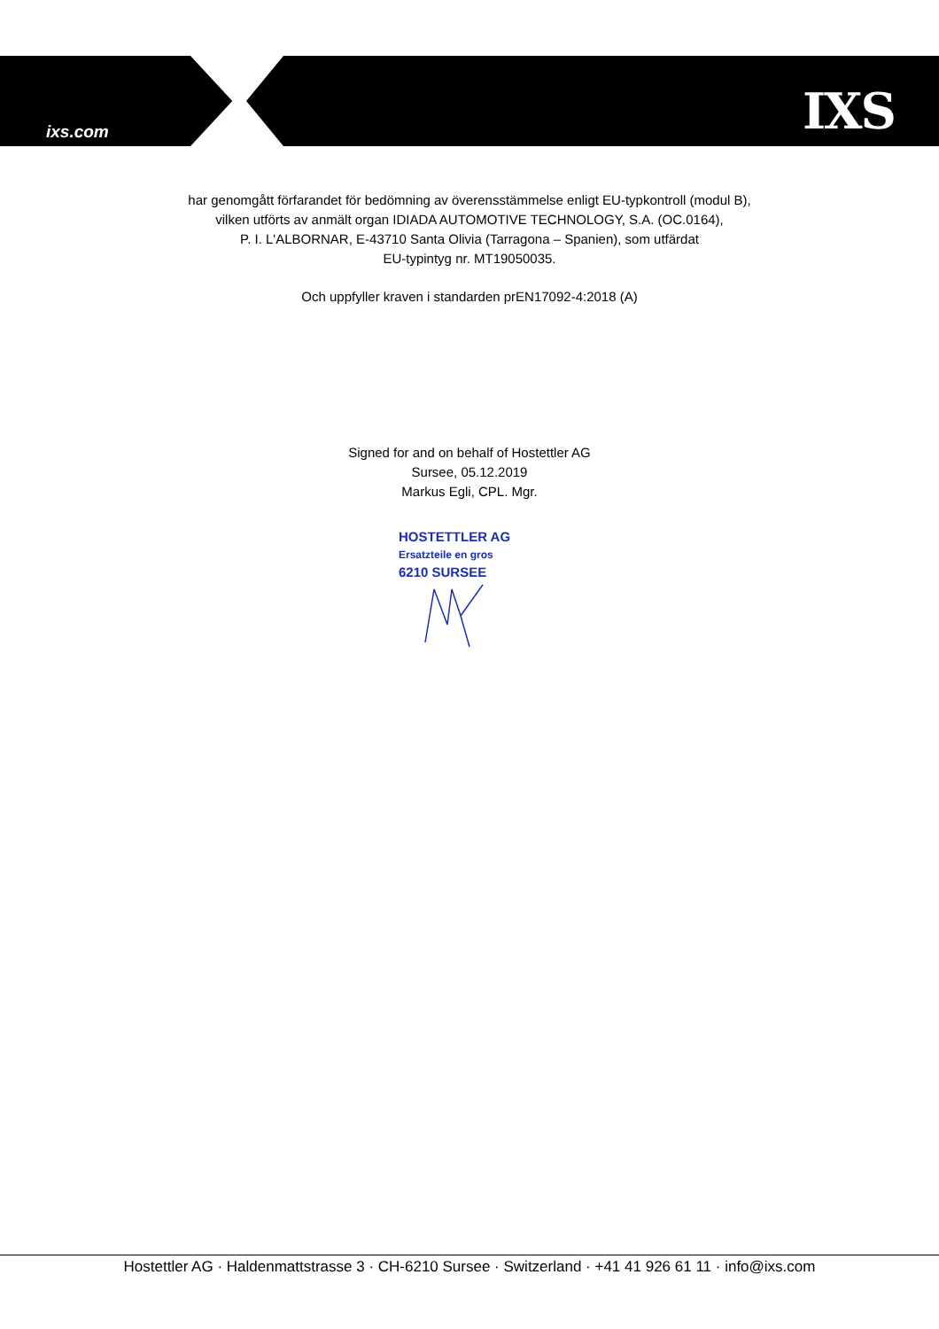ixs.com IXS
har genomgått förfarandet för bedömning av överensstämmelse enligt EU-typkontroll (modul B),
vilken utförts av anmält organ IDIADA AUTOMOTIVE TECHNOLOGY, S.A. (OC.0164),
P. I. L'ALBORNAR, E-43710 Santa Olivia (Tarragona – Spanien), som utfärdat
EU-typintyg nr. MT19050035.
Och uppfyller kraven i standarden prEN17092-4:2018 (A)
Signed for and on behalf of Hostettler AG
Sursee, 05.12.2019
Markus Egli, CPL. Mgr.
HOSTETTLER AG
Ersatzteile en gros
6210 SURSEE
Hostettler AG · Haldenmattstrasse 3 · CH-6210 Sursee · Switzerland · +41 41 926 61 11 · info@ixs.com